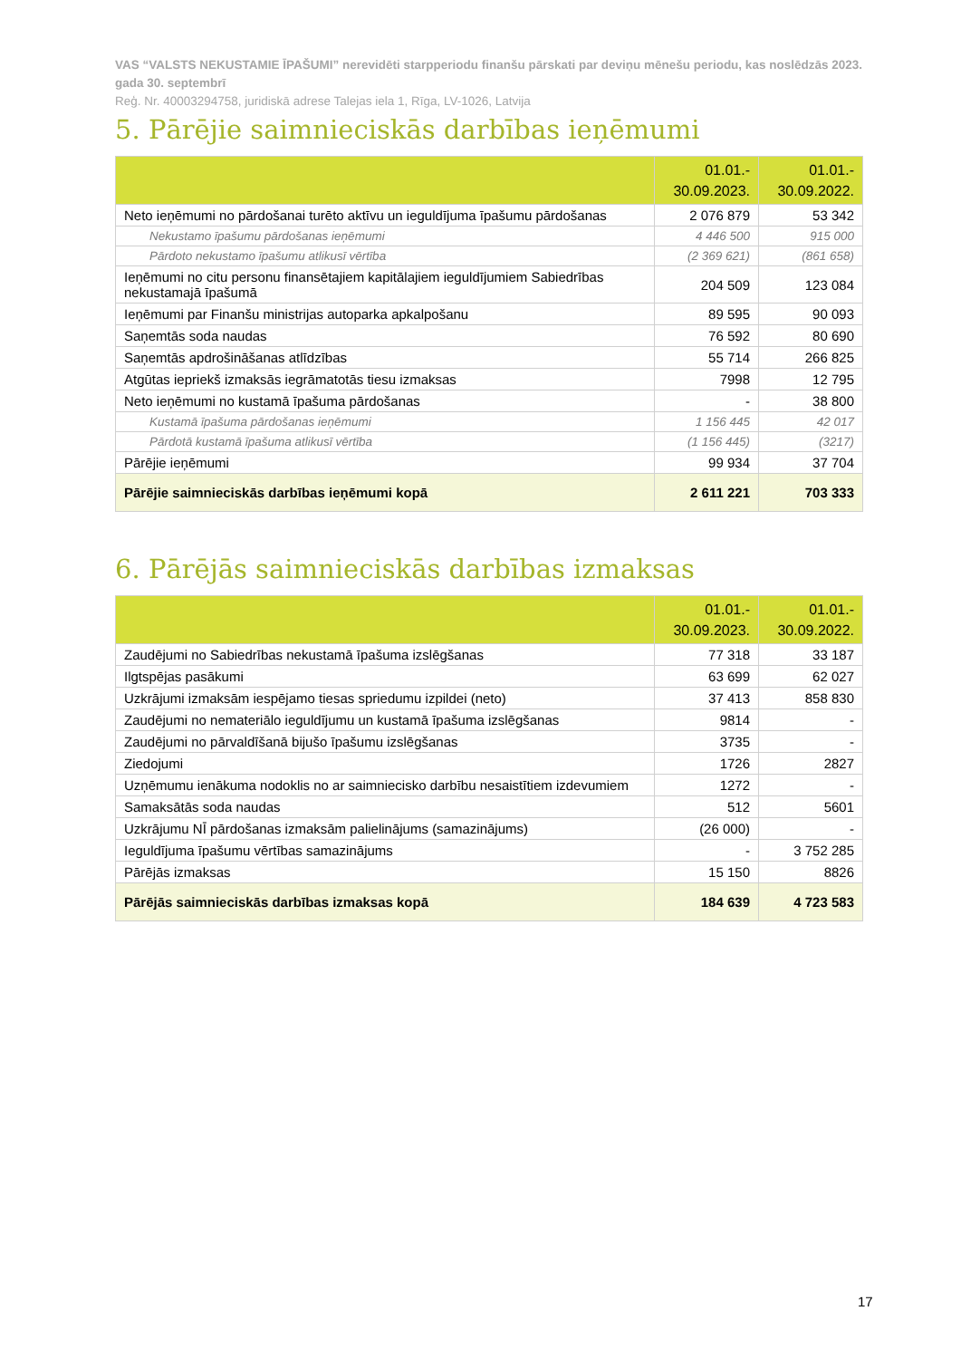VAS “VALSTS NEKUSTAMIE ĪPAŠUMI” nerevidēti starpperiodu finanšu pārskati par deviņu mēnešu periodu, kas noslēdzās 2023. gada 30. septembrī
Reģ. Nr. 40003294758, juridiskā adrese Talejas iela 1, Rīga, LV-1026, Latvija
5. Pārējie saimnieciskās darbības ieņēmumi
| | 01.01.- 30.09.2023. | 01.01.- 30.09.2022. |
| --- | --- | --- |
| Neto ieņēmumi no pārdošanai turēto aktīvu un ieguldījuma īpašumu pārdošanas | 2 076 879 | 53 342 |
| Nekustamo īpašumu pārdošanas ieņēmumi | 4 446 500 | 915 000 |
| Pārdoto nekustamo īpašumu atlikusī vērtība | (2 369 621) | (861 658) |
| Ieņēmumi no citu personu finansētajiem kapitālajiem ieguldījumiem Sabiedrības nekustamajā īpašumā | 204 509 | 123 084 |
| Ieņēmumi par Finanšu ministrijas autoparka apkalpošanu | 89 595 | 90 093 |
| Saņemtās soda naudas | 76 592 | 80 690 |
| Saņemtās apdrošināšanas atlīdzības | 55 714 | 266 825 |
| Atgūtas iepriekš izmaksās iegrāmatotās tiesu izmaksas | 7998 | 12 795 |
| Neto ieņēmumi no kustamā īpašuma pārdošanas | - | 38 800 |
| Kustamā īpašuma pārdošanas ieņēmumi | 1 156 445 | 42 017 |
| Pārdotā kustamā īpašuma atlikusī vērtība | (1 156 445) | (3217) |
| Pārējie ieņēmumi | 99 934 | 37 704 |
| Pārējie saimnieciskās darbības ieņēmumi kopā | 2 611 221 | 703 333 |
6. Pārējās saimnieciskās darbības izmaksas
| | 01.01.- 30.09.2023. | 01.01.- 30.09.2022. |
| --- | --- | --- |
| Zaudējumi no Sabiedrības nekustamā īpašuma izslēgšanas | 77 318 | 33 187 |
| Ilgtspējas pasākumi | 63 699 | 62 027 |
| Uzkrājumi izmaksām iespējamo tiesas spriedumu izpildei (neto) | 37 413 | 858 830 |
| Zaudējumi no nemateriālo ieguldījumu un kustamā īpašuma izslēgšanas | 9814 | - |
| Zaudējumi no pārvaldīšanā bijušo īpašumu izslēgšanas | 3735 | - |
| Ziedojumi | 1726 | 2827 |
| Uzņēmumu ienākuma nodoklis no ar saimniecisko darbību nesaistītiem izdevumiem | 1272 | - |
| Samaksātās soda naudas | 512 | 5601 |
| Uzkrājumu NĪ pārdošanas izmaksām palielinājums (samazinājums) | (26 000) | - |
| Ieguldījuma īpašumu vērtības samazinājums | - | 3 752 285 |
| Pārējās izmaksas | 15 150 | 8826 |
| Pārējās saimnieciskās darbības izmaksas kopā | 184 639 | 4 723 583 |
17